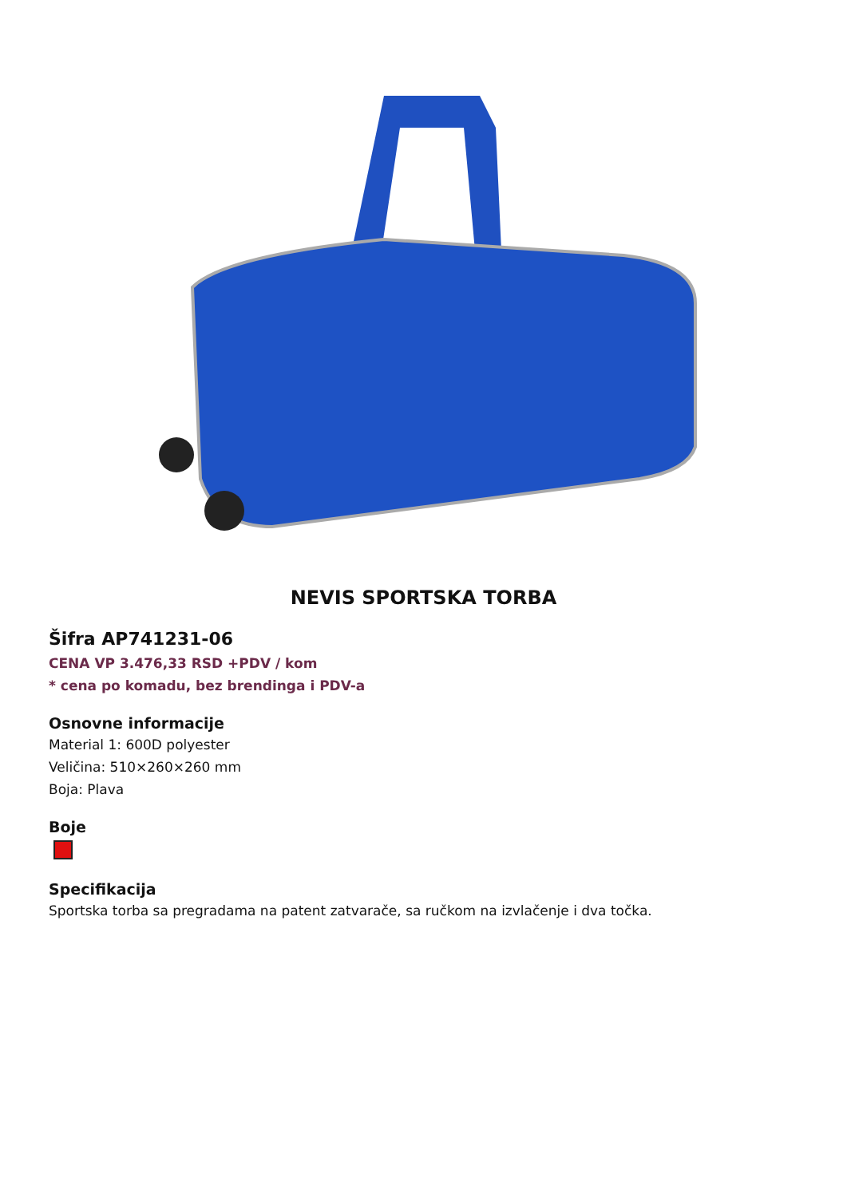NEVIS SPORTSKA TORBA
Šifra AP741231-06
CENA VP 3.476,33 RSD +PDV / kom
* cena po komadu, bez brendinga i PDV-a
Osnovne informacije
Material 1: 600D polyester
Veličina: 510×260×260 mm
Boja: Plava
Boje
Specifikacija
Sportska torba sa pregradama na patent zatvarače, sa ručkom na izvlačenje i dva točka.